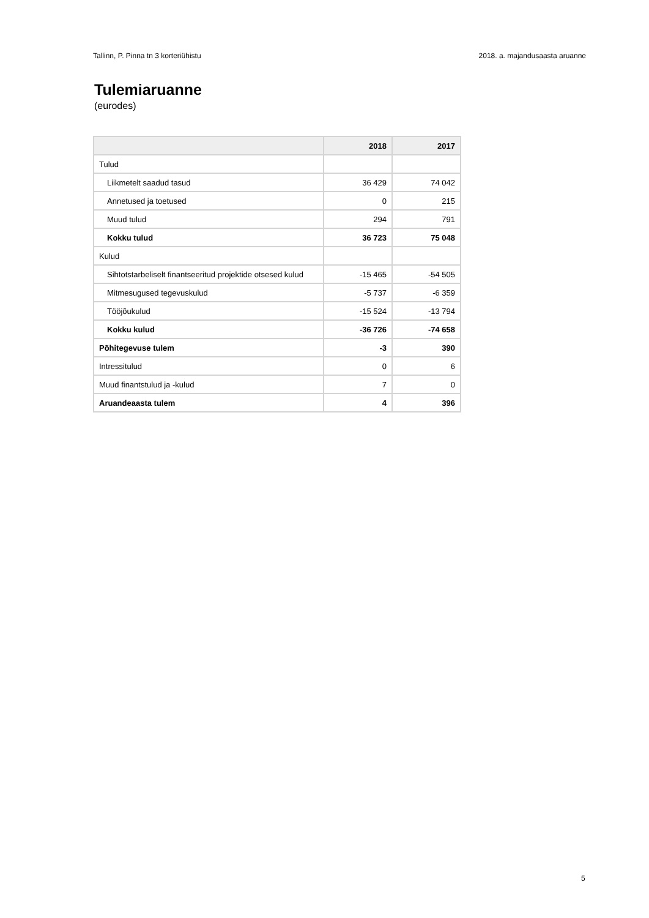Tallinn, P. Pinna tn 3 korteriühistu 2018. a. majandusaasta aruanne
Tulemiaruanne
(eurodes)
| | 2018 | 2017 |
| --- | --- | --- |
| Tulud | | |
| Liikmetelt saadud tasud | 36 429 | 74 042 |
| Annetused ja toetused | 0 | 215 |
| Muud tulud | 294 | 791 |
| Kokku tulud | 36 723 | 75 048 |
| Kulud | | |
| Sihtotstarbeliselt finantseeritud projektide otsesed kulud | -15 465 | -54 505 |
| Mitmesugused tegevuskulud | -5 737 | -6 359 |
| Tööjõukulud | -15 524 | -13 794 |
| Kokku kulud | -36 726 | -74 658 |
| Põhitegevuse tulem | -3 | 390 |
| Intressitulud | 0 | 6 |
| Muud finantstulud ja -kulud | 7 | 0 |
| Aruandeaasta tulem | 4 | 396 |
5